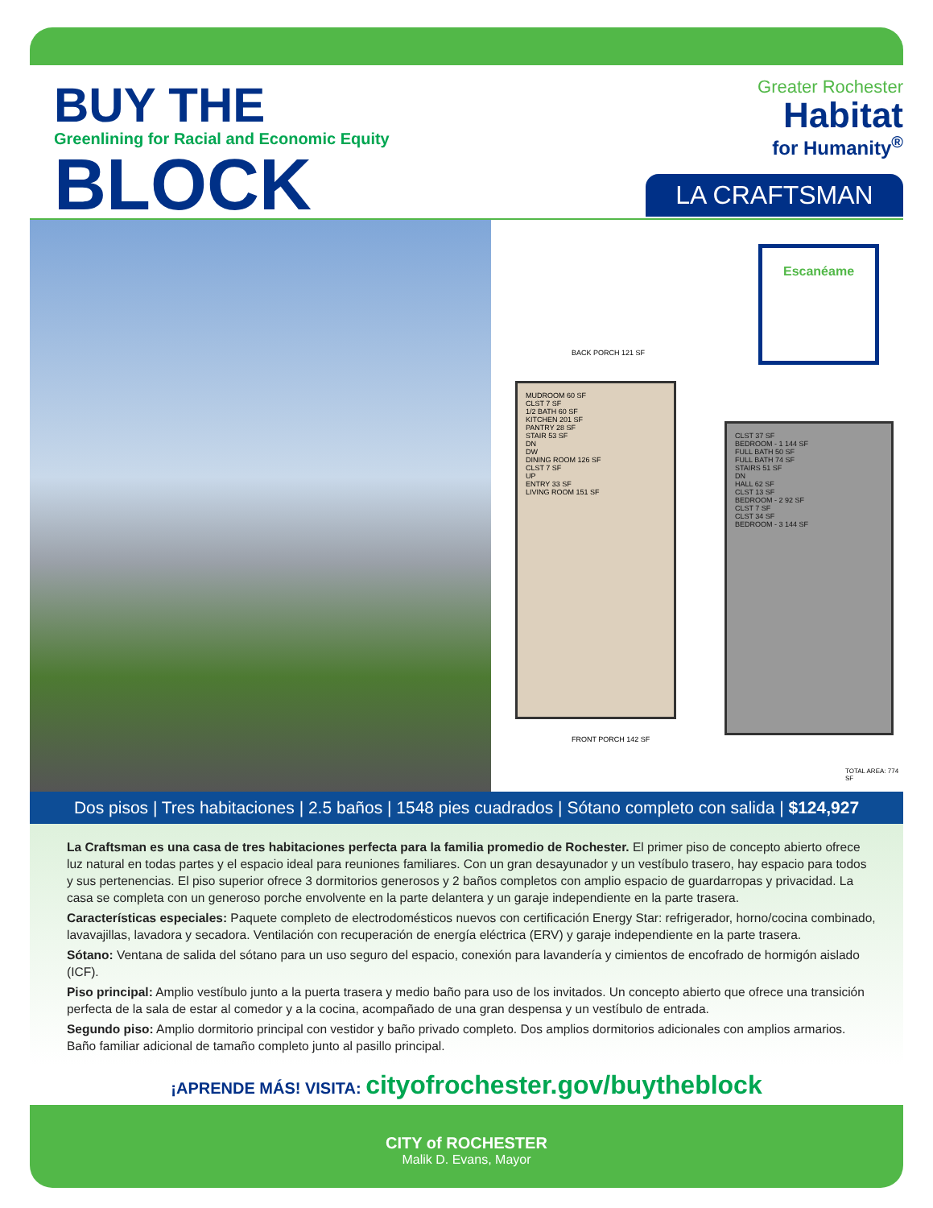BUY THE
Greenlining for Racial and Economic Equity
BLOCK
Greater Rochester
Habitat
for Humanity<sup>®</sup>
LA CRAFTSMAN
Escanéame
BACK PORCH 121 SF
MUDROOM 60 SF
CLST 7 SF
1/2 BATH 60 SF
KITCHEN 201 SF
PANTRY 28 SF
STAIR 53 SF
DN
DW
DINING ROOM 126 SF
CLST 7 SF
UP
ENTRY 33 SF
LIVING ROOM 151 SF
FRONT PORCH 142 SF
CLST 37 SF
BEDROOM - 1 144 SF
FULL BATH 50 SF
FULL BATH 74 SF
STAIRS 51 SF
DN
HALL 62 SF
CLST 13 SF
BEDROOM - 2 92 SF
CLST 7 SF
CLST 34 SF
BEDROOM - 3 144 SF
TOTAL AREA: 774 SF
Dos pisos | Tres habitaciones | 2.5 baños | 1548 pies cuadrados | Sótano completo con salida | $124,927
La Craftsman es una casa de tres habitaciones perfecta para la familia promedio de Rochester. El primer piso de concepto abierto ofrece luz natural en todas partes y el espacio ideal para reuniones familiares. Con un gran desayunador y un vestíbulo trasero, hay espacio para todos y sus pertenencias. El piso superior ofrece 3 dormitorios generosos y 2 baños completos con amplio espacio de guardarropas y privacidad. La casa se completa con un generoso porche envolvente en la parte delantera y un garaje independiente en la parte trasera.
Características especiales: Paquete completo de electrodomésticos nuevos con certificación Energy Star: refrigerador, horno/cocina combinado, lavavajillas, lavadora y secadora. Ventilación con recuperación de energía eléctrica (ERV) y garaje independiente en la parte trasera.
Sótano: Ventana de salida del sótano para un uso seguro del espacio, conexión para lavandería y cimientos de encofrado de hormigón aislado (ICF).
Piso principal: Amplio vestíbulo junto a la puerta trasera y medio baño para uso de los invitados. Un concepto abierto que ofrece una transición perfecta de la sala de estar al comedor y a la cocina, acompañado de una gran despensa y un vestíbulo de entrada.
Segundo piso: Amplio dormitorio principal con vestidor y baño privado completo. Dos amplios dormitorios adicionales con amplios armarios. Baño familiar adicional de tamaño completo junto al pasillo principal.
¡APRENDE MÁS! VISITA: cityofrochester.gov/buytheblock
CITY of ROCHESTER
Malik D. Evans, Mayor